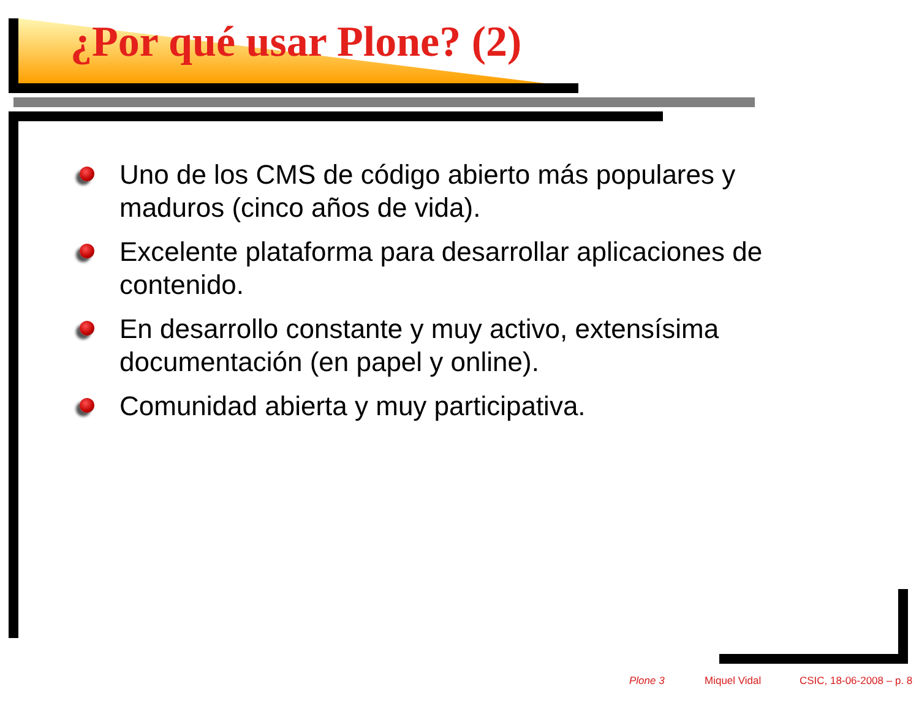¿Por qué usar Plone? (2)
Uno de los CMS de código abierto más populares y maduros (cinco años de vida).
Excelente plataforma para desarrollar aplicaciones de contenido.
En desarrollo constante y muy activo, extensísima documentación (en papel y online).
Comunidad abierta y muy participativa.
Plone 3 Miquel Vidal CSIC, 18-06-2008 – p. 8